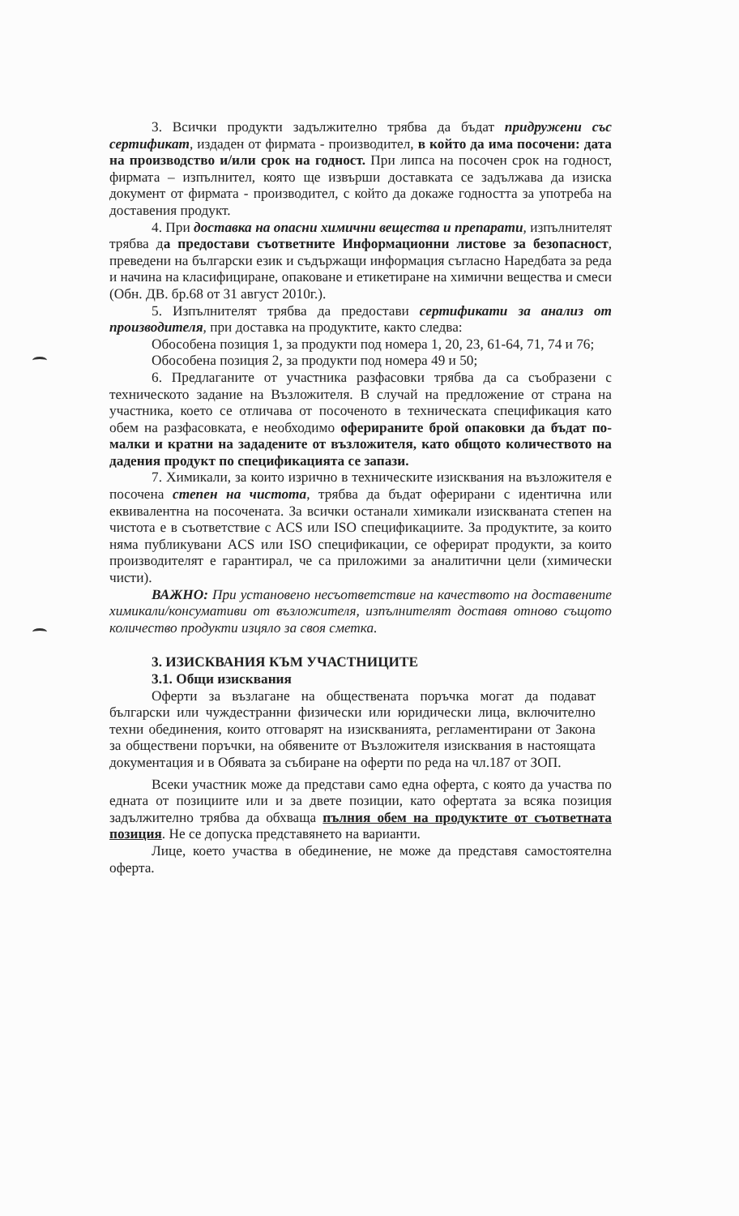3. Всички продукти задължително трябва да бъдат придружени със сертификат, издаден от фирмата - производител, в който да има посочени: дата на производство и/или срок на годност. При липса на посочен срок на годност, фирмата – изпълнител, която ще извърши доставката се задължава да изиска документ от фирмата - производител, с който да докаже годността за употреба на доставения продукт.
4. При доставка на опасни химични вещества и препарати, изпълнителят трябва да предостави съответните Информационни листове за безопасност, преведени на български език и съдържащи информация съгласно Наредбата за реда и начина на класифициране, опаковане и етикетиране на химични вещества и смеси (Обн. ДВ. бр.68 от 31 август 2010г.).
5. Изпълнителят трябва да предостави сертификати за анализ от производителя, при доставка на продуктите, както следва:
Обособена позиция 1, за продукти под номера 1, 20, 23, 61-64, 71, 74 и 76;
Обособена позиция 2, за продукти под номера 49 и 50;
6. Предлаганите от участника разфасовки трябва да са съобразени с техническото задание на Възложителя. В случай на предложение от страна на участника, което се отличава от посоченото в техническата спецификация като обем на разфасовката, е необходимо офериранитe брой опаковки да бъдат по-малки и кратни на зададените от възложителя, като общото количеството на дадения продукт по спецификацията се запази.
7. Химикали, за които изрично в техническите изисквания на възложителя е посочена степен на чистота, трябва да бъдат оферирани с идентична или еквивалентна на посочената. За всички останали химикали изискваната степен на чистота е в съответствие с ACS или ISO спецификациите. За продуктите, за които няма публикувани ACS или ISO спецификации, се оферират продукти, за които производителят е гарантирал, че са приложими за аналитични цели (химически чисти).
ВАЖНО: При установено несъответствие на качеството на доставените химикали/консумативи от възложителя, изпълнителят доставя отново същото количество продукти изцяло за своя сметка.
3. ИЗИСКВАНИЯ КЪМ УЧАСТНИЦИТЕ
3.1. Общи изисквания
Оферти за възлагане на обществената поръчка могат да подават български или чуждестранни физически или юридически лица, включително техни обединения, които отговарят на изискванията, регламентирани от Закона за обществени поръчки, на обявените от Възложителя изисквания в настоящата документация и в Обявата за събиране на оферти по реда на чл.187 от ЗОП.
Всеки участник може да представи само една оферта, с която да участва по едната от позициите или и за двете позиции, като офертата за всяка позиция задължително трябва да обхваща пълния обем на продуктите от съответната позиция. Не се допуска представянето на варианти.
Лице, което участва в обединение, не може да представя самостоятелна оферта.